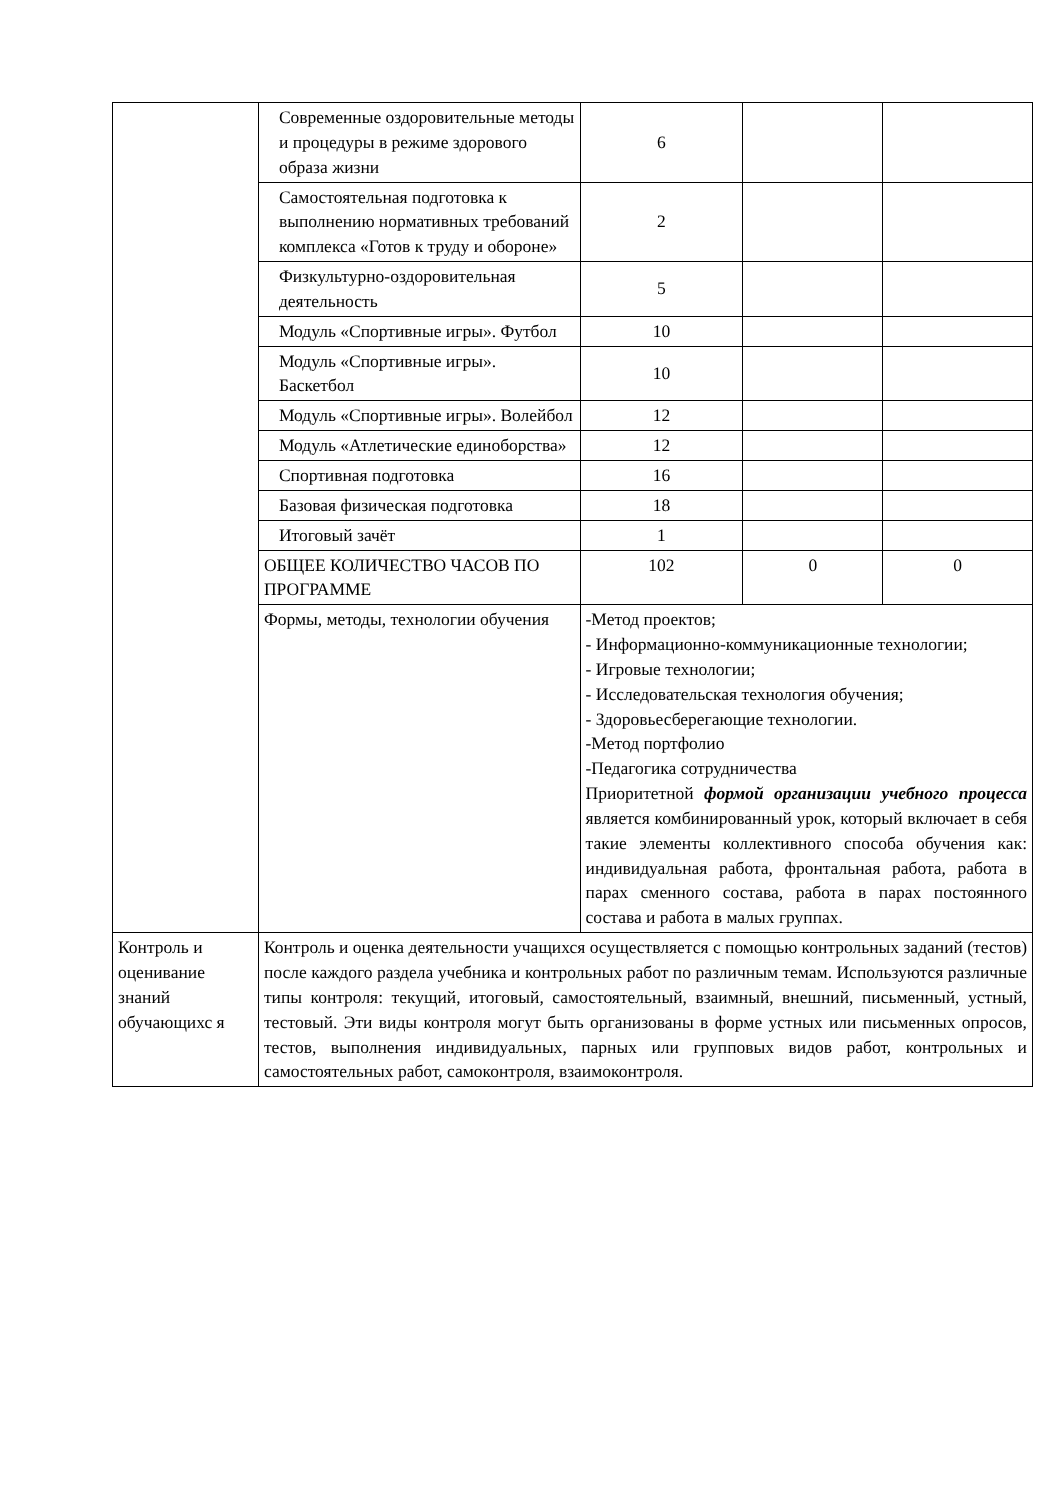| | Современные оздоровительные методы и процедуры в режиме здорового образа жизни | 6 | | |
| | Самостоятельная подготовка к выполнению нормативных требований комплекса «Готов к труду и обороне» | 2 | | |
| | Физкультурно-оздоровительная деятельность | 5 | | |
| | Модуль «Спортивные игры». Футбол | 10 | | |
| | Модуль «Спортивные игры». Баскетбол | 10 | | |
| | Модуль «Спортивные игры». Волейбол | 12 | | |
| | Модуль «Атлетические единоборства» | 12 | | |
| | Спортивная подготовка | 16 | | |
| | Базовая физическая подготовка | 18 | | |
| | Итоговый зачёт | 1 | | |
| | ОБЩЕЕ КОЛИЧЕСТВО ЧАСОВ ПО ПРОГРАММЕ | 102 | 0 | 0 |
| | Формы, методы, технологии обучения | -Метод проектов; - Информационно-коммуникационные технологии; - Игровые технологии; - Исследовательская технология обучения; - Здоровьесберегающие технологии. -Метод портфолио -Педагогика сотрудничества Приоритетной формой организации учебного процесса является комбинированный урок, который включает в себя такие элементы коллективного способа обучения как: индивидуальная работа, фронтальная работа, работа в парах сменного состава, работа в парах постоянного состава и работа в малых группах. | | |
| Контроль и оценивание знаний обучающихс я | Контроль и оценка деятельности учащихся осуществляется с помощью контрольных заданий (тестов) после каждого раздела учебника и контрольных работ по различным темам. Используются различные типы контроля: текущий, итоговый, самостоятельный, взаимный, внешний, письменный, устный, тестовый. Эти виды контроля могут быть организованы в форме устных или письменных опросов, тестов, выполнения индивидуальных, парных или групповых видов работ, контрольных и самостоятельных работ, самоконтроля, взаимоконтроля. | | | |